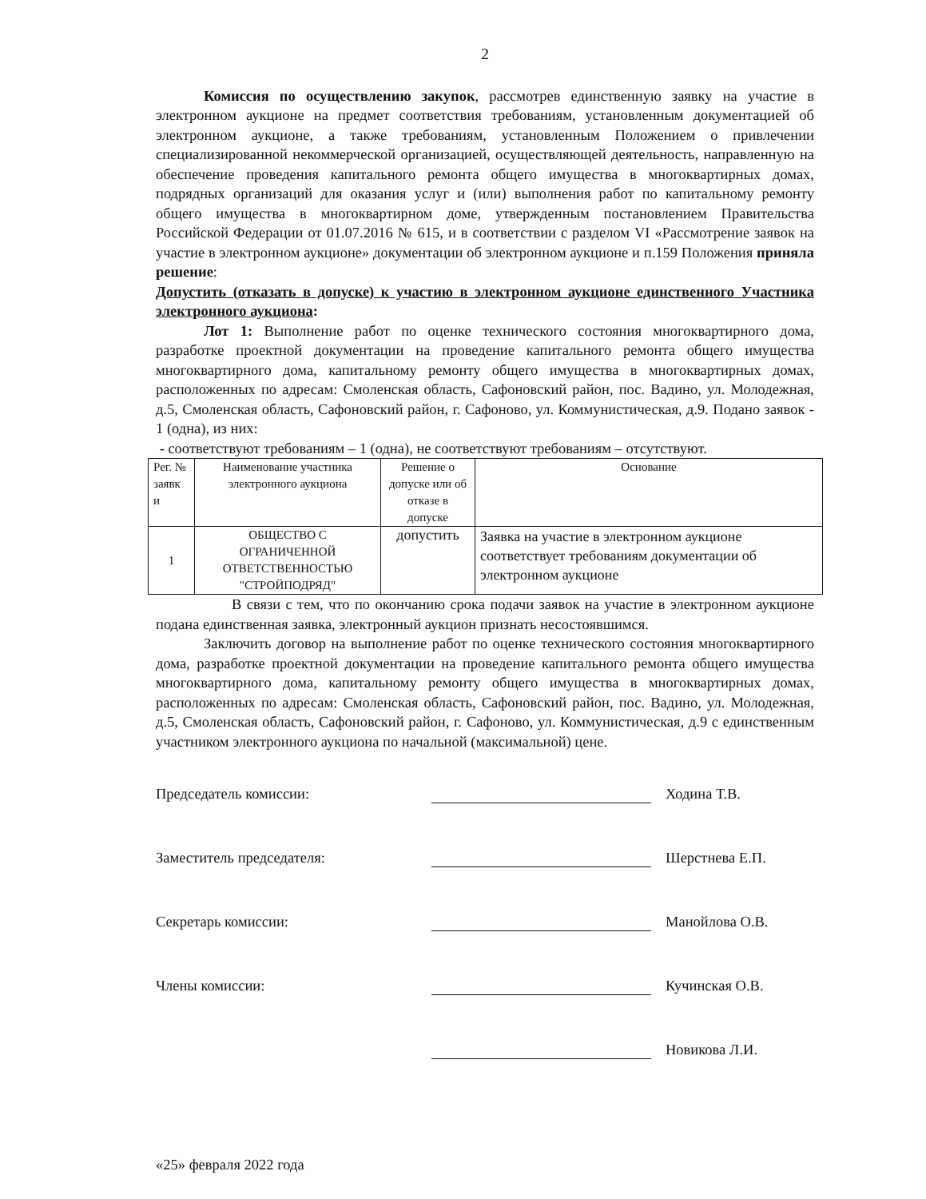2
Комиссия по осуществлению закупок, рассмотрев единственную заявку на участие в электронном аукционе на предмет соответствия требованиям, установленным документацией об электронном аукционе, а также требованиям, установленным Положением о привлечении специализированной некоммерческой организацией, осуществляющей деятельность, направленную на обеспечение проведения капитального ремонта общего имущества в многоквартирных домах, подрядных организаций для оказания услуг и (или) выполнения работ по капитальному ремонту общего имущества в многоквартирном доме, утвержденным постановлением Правительства Российской Федерации от 01.07.2016 № 615, и в соответствии с разделом VI «Рассмотрение заявок на участие в электронном аукционе» документации об электронном аукционе и п.159 Положения приняла решение:
Допустить (отказать в допуске) к участию в электронном аукционе единственного Участника электронного аукциона:
Лот 1: Выполнение работ по оценке технического состояния многоквартирного дома, разработке проектной документации на проведение капитального ремонта общего имущества многоквартирного дома, капитальному ремонту общего имущества в многоквартирных домах, расположенных по адресам: Смоленская область, Сафоновский район, пос. Вадино, ул. Молодежная, д.5, Смоленская область, Сафоновский район, г. Сафоново, ул. Коммунистическая, д.9. Подано заявок - 1 (одна), из них:
- соответствуют требованиям – 1 (одна), не соответствуют требованиям – отсутствуют.
| Рег. № заявк и | Наименование участника электронного аукциона | Решение о допуске или об отказе в допуске | Основание |
| --- | --- | --- | --- |
| 1 | ОБЩЕСТВО С ОГРАНИЧЕННОЙ ОТВЕТСТВЕННОСТЬЮ "СТРОЙПОДРЯД" | допустить | Заявка на участие в электронном аукционе соответствует требованиям документации об электронном аукционе |
В связи с тем, что по окончанию срока подачи заявок на участие в электронном аукционе подана единственная заявка, электронный аукцион признать несостоявшимся.
Заключить договор на выполнение работ по оценке технического состояния многоквартирного дома, разработке проектной документации на проведение капитального ремонта общего имущества многоквартирного дома, капитальному ремонту общего имущества в многоквартирных домах, расположенных по адресам: Смоленская область, Сафоновский район, пос. Вадино, ул. Молодежная, д.5, Смоленская область, Сафоновский район, г. Сафоново, ул. Коммунистическая, д.9 с единственным участником электронного аукциона по начальной (максимальной) цене.
Председатель комиссии: Ходина Т.В.
Заместитель председателя: Шерстнева Е.П.
Секретарь комиссии: Манойлова О.В.
Члены комиссии: Кучинская О.В.
Новикова Л.И.
«25» февраля 2022 года